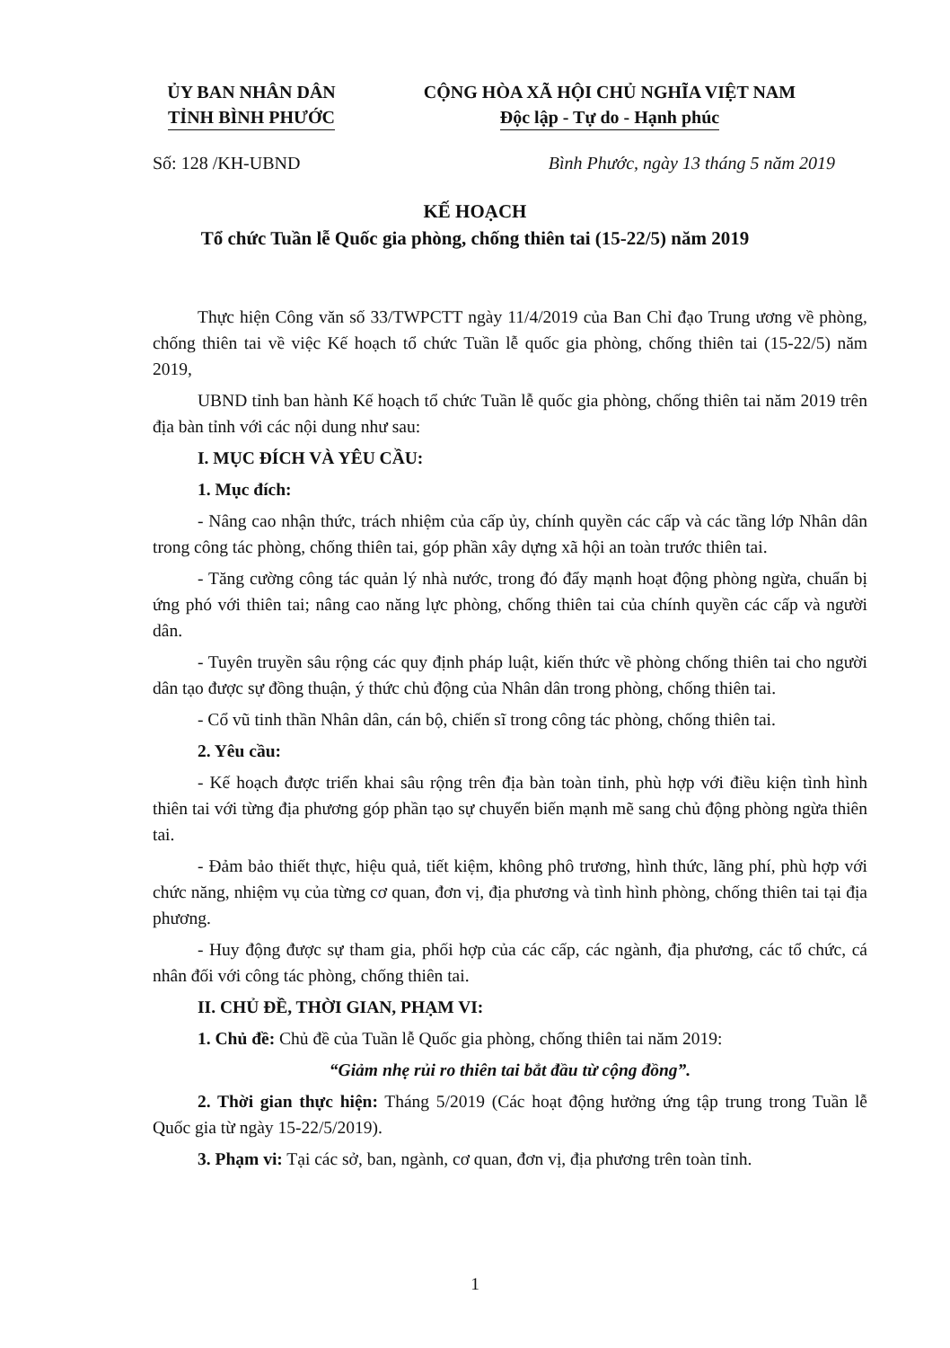ỦY BAN NHÂN DÂN
TỈNH BÌNH PHƯỚC
CỘNG HÒA XÃ HỘI CHỦ NGHĨA VIỆT NAM
Độc lập - Tự do - Hạnh phúc
Số: 128 /KH-UBND Bình Phước, ngày 13 tháng 5 năm 2019
KẾ HOẠCH
Tổ chức Tuần lễ Quốc gia phòng, chống thiên tai (15-22/5) năm 2019
Thực hiện Công văn số 33/TWPCTT ngày 11/4/2019 của Ban Chỉ đạo Trung ương về phòng, chống thiên tai về việc Kế hoạch tổ chức Tuần lễ quốc gia phòng, chống thiên tai (15-22/5) năm 2019,
UBND tỉnh ban hành Kế hoạch tổ chức Tuần lễ quốc gia phòng, chống thiên tai năm 2019 trên địa bàn tỉnh với các nội dung như sau:
I. MỤC ĐÍCH VÀ YÊU CẦU:
1. Mục đích:
- Nâng cao nhận thức, trách nhiệm của cấp ủy, chính quyền các cấp và các tầng lớp Nhân dân trong công tác phòng, chống thiên tai, góp phần xây dựng xã hội an toàn trước thiên tai.
- Tăng cường công tác quản lý nhà nước, trong đó đẩy mạnh hoạt động phòng ngừa, chuẩn bị ứng phó với thiên tai; nâng cao năng lực phòng, chống thiên tai của chính quyền các cấp và người dân.
- Tuyên truyền sâu rộng các quy định pháp luật, kiến thức về phòng chống thiên tai cho người dân tạo được sự đồng thuận, ý thức chủ động của Nhân dân trong phòng, chống thiên tai.
- Cổ vũ tinh thần Nhân dân, cán bộ, chiến sĩ trong công tác phòng, chống thiên tai.
2. Yêu cầu:
- Kế hoạch được triển khai sâu rộng trên địa bàn toàn tỉnh, phù hợp với điều kiện tình hình thiên tai với từng địa phương góp phần tạo sự chuyển biến mạnh mẽ sang chủ động phòng ngừa thiên tai.
- Đảm bảo thiết thực, hiệu quả, tiết kiệm, không phô trương, hình thức, lãng phí, phù hợp với chức năng, nhiệm vụ của từng cơ quan, đơn vị, địa phương và tình hình phòng, chống thiên tai tại địa phương.
- Huy động được sự tham gia, phối hợp của các cấp, các ngành, địa phương, các tổ chức, cá nhân đối với công tác phòng, chống thiên tai.
II. CHỦ ĐỀ, THỜI GIAN, PHẠM VI:
1. Chủ đề: Chủ đề của Tuần lễ Quốc gia phòng, chống thiên tai năm 2019:
“Giảm nhẹ rủi ro thiên tai bắt đầu từ cộng đồng”.
2. Thời gian thực hiện: Tháng 5/2019 (Các hoạt động hưởng ứng tập trung trong Tuần lễ Quốc gia từ ngày 15-22/5/2019).
3. Phạm vi: Tại các sở, ban, ngành, cơ quan, đơn vị, địa phương trên toàn tỉnh.
1